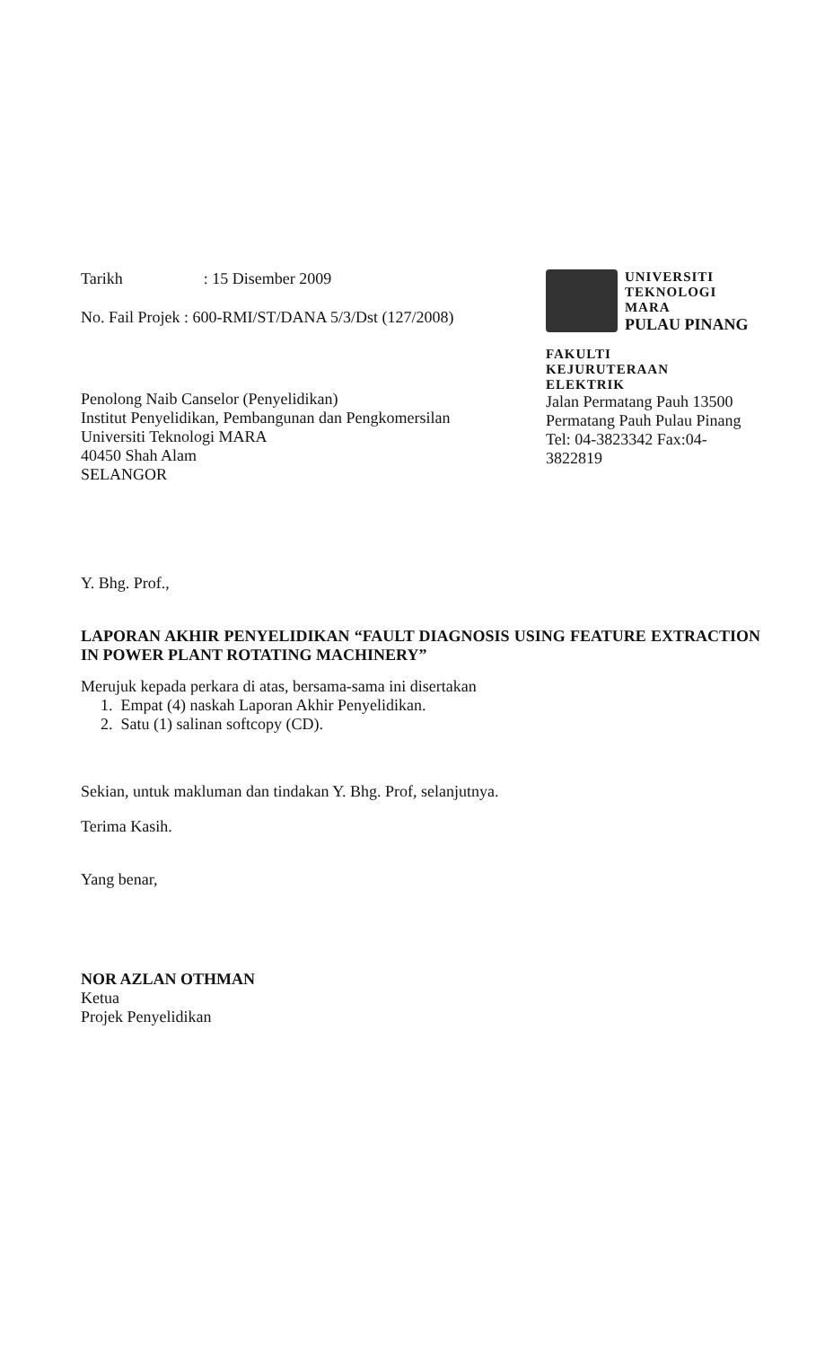Tarikh : 15 Disember 2009
No. Fail Projek : 600-RMI/ST/DANA 5/3/Dst (127/2008)
Penolong Naib Canselor (Penyelidikan)
Institut Penyelidikan, Pembangunan dan Pengkomersilan
Universiti Teknologi MARA
40450 Shah Alam
SELANGOR
UNIVERSITI
TEKNOLOGI
MARA
PULAU PINANG
FAKULTI
KEJURUTERAAN
ELEKTRIK
Jalan Permatang Pauh 13500 Permatang Pauh Pulau Pinang Tel: 04-3823342 Fax:04- 3822819
Y. Bhg. Prof.,
LAPORAN AKHIR PENYELIDIKAN “FAULT DIAGNOSIS USING FEATURE EXTRACTION IN POWER PLANT ROTATING MACHINERY”
Merujuk kepada perkara di atas, bersama-sama ini disertakan
1. Empat (4) naskah Laporan Akhir Penyelidikan.
2. Satu (1) salinan softcopy (CD).
Sekian, untuk makluman dan tindakan Y. Bhg. Prof, selanjutnya.
Terima Kasih.
Yang benar,
NOR AZLAN OTHMAN
Ketua
Projek Penyelidikan